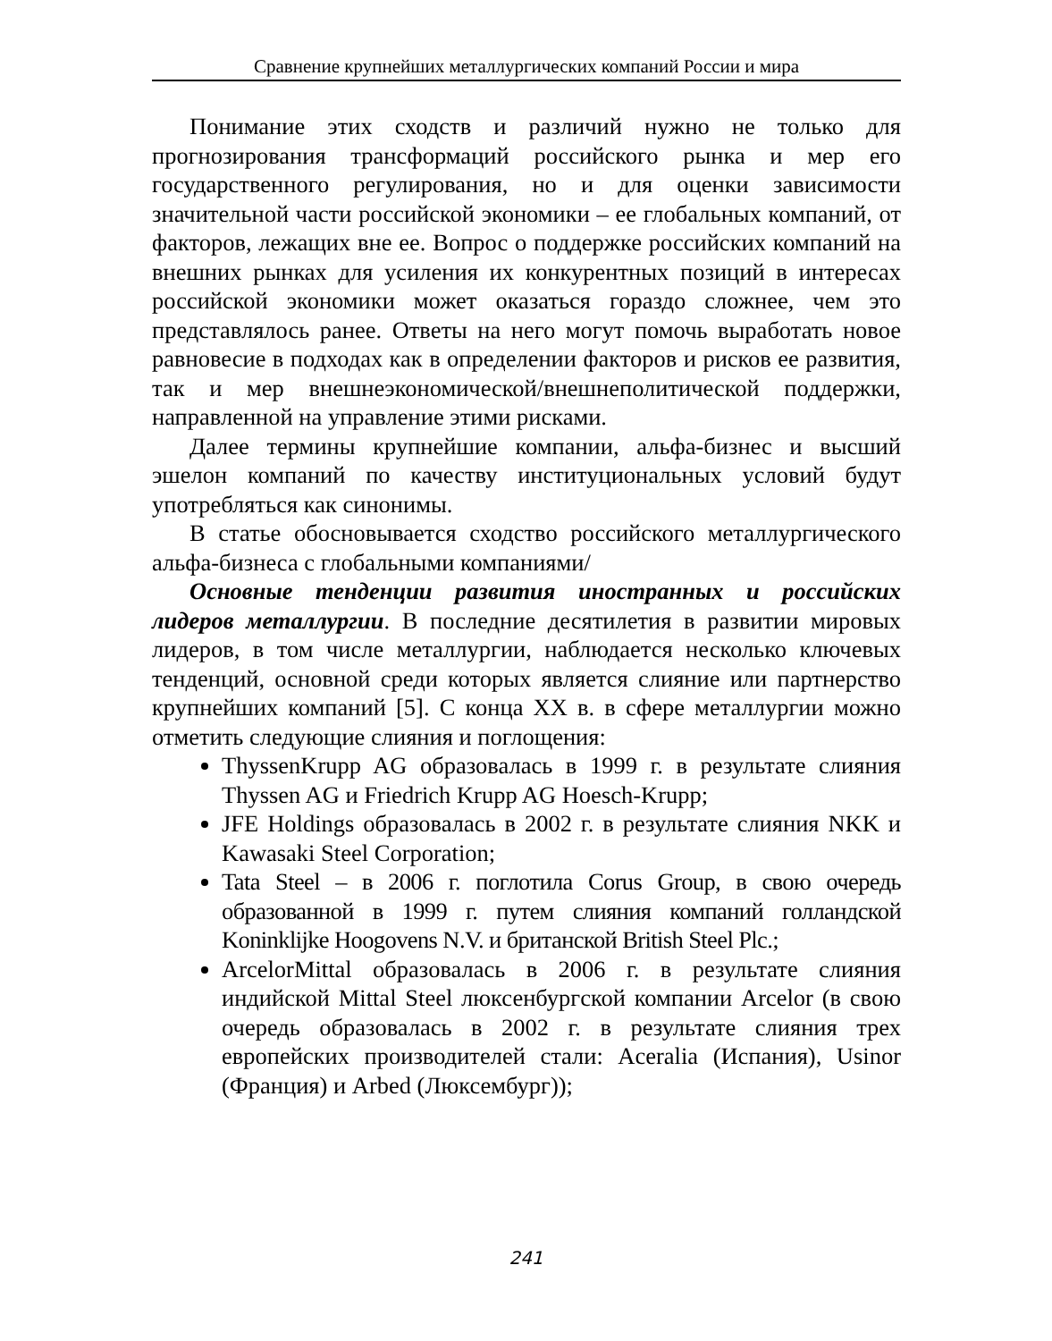Сравнение крупнейших металлургических компаний России и мира
Понимание этих сходств и различий нужно не только для прогнозирования трансформаций российского рынка и мер его государственного регулирования, но и для оценки зависимости значительной части российской экономики – ее глобальных компаний, от факторов, лежащих вне ее. Вопрос о поддержке российских компаний на внешних рынках для усиления их конкурентных позиций в интересах российской экономики может оказаться гораздо сложнее, чем это представлялось ранее. Ответы на него могут помочь выработать новое равновесие в подходах как в определении факторов и рисков ее развития, так и мер внешнеэкономической/внешнеполитической поддержки, направленной на управление этими рисками.
Далее термины крупнейшие компании, альфа-бизнес и высший эшелон компаний по качеству институциональных условий будут употребляться как синонимы.
В статье обосновывается сходство российского металлургического альфа-бизнеса с глобальными компаниями/
Основные тенденции развития иностранных и российских лидеров металлургии. В последние десятилетия в развитии мировых лидеров, в том числе металлургии, наблюдается несколько ключевых тенденций, основной среди которых является слияние или партнерство крупнейших компаний [5]. С конца XX в. в сфере металлургии можно отметить следующие слияния и поглощения:
ThyssenKrupp AG образовалась в 1999 г. в результате слияния Thyssen AG и Friedrich Krupp AG Hoesch-Krupp;
JFE Holdings образовалась в 2002 г. в результате слияния NKK и Kawasaki Steel Corporation;
Tata Steel – в 2006 г. поглотила Corus Group, в свою очередь образованной в 1999 г. путем слияния компаний голландской Koninklijke Hoogovens N.V. и британской British Steel Plc.;
ArcelorMittal образовалась в 2006 г. в результате слияния индийской Mittal Steel люксенбургской компании Arcelor (в свою очередь образовалась в 2002 г. в результате слияния трех европейских производителей стали: Aceralia (Испания), Usinor (Франция) и Arbed (Люксембург));
241